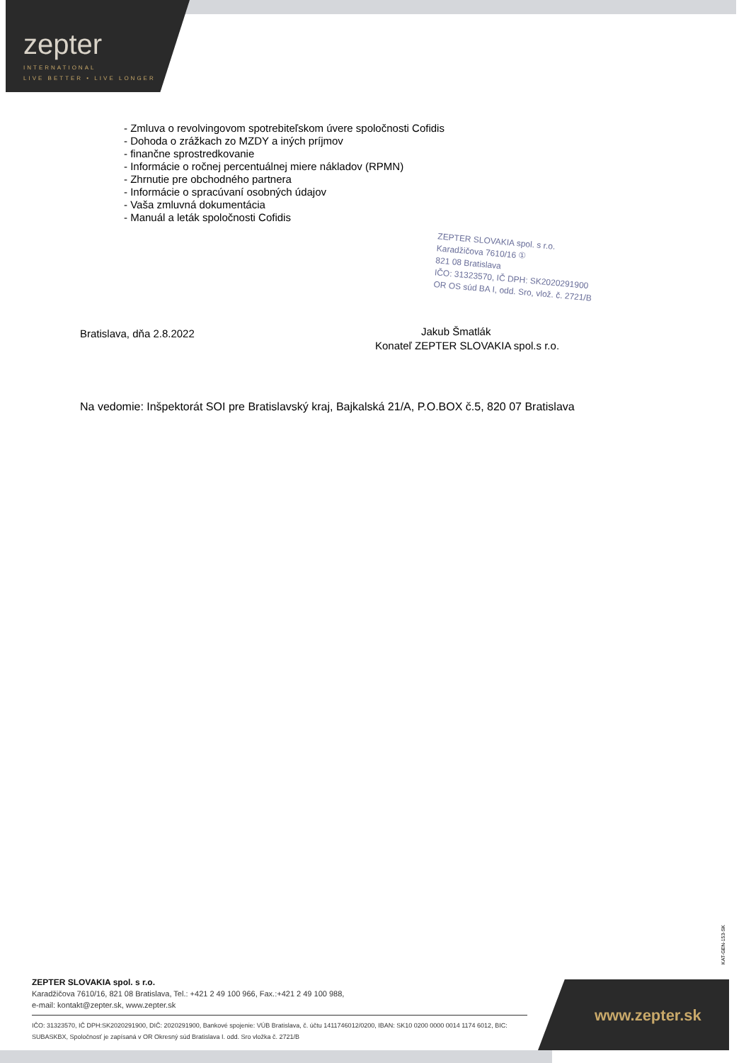zepter
INTERNATIONAL
LIVE BETTER • LIVE LONGER
- Zmluva o revolvingovom spotrebiteľskom úvere spoločnosti Cofidis
- Dohoda o zrážkach zo MZDY a iných príjmov
- finančne sprostredkovanie
- Informácie o ročnej percentuálnej miere nákladov (RPMN)
- Zhrnutie pre obchodného partnera
- Informácie o spracúvaní osobných údajov
- Vaša zmluvná dokumentácia
- Manuál a leták spoločnosti Cofidis
ZEPTER SLOVAKIA spol. s r.o.
Karadžičova 7610/16 ①
821 08 Bratislava
IČO: 31323570, IČ DPH: SK2020291900
OR OS súd BA I, odd. Sro, vlož. č. 2721/B
Bratislava, dňa 2.8.2022
Jakub Šmatlák
Konateľ ZEPTER SLOVAKIA spol.s r.o.
Na vedomie: Inšpektorát SOI pre Bratislavský kraj, Bajkalská 21/A, P.O.BOX č.5, 820 07 Bratislava
KAT-GEN-153-SK
ZEPTER SLOVAKIA spol. s r.o.
Karadžičova 7610/16, 821 08 Bratislava, Tel.: +421 2 49 100 966, Fax.:+421 2 49 100 988,
e-mail: kontakt@zepter.sk, www.zepter.sk
IČO: 31323570, IČ DPH:SK2020291900, DIČ: 2020291900, Bankové spojenie: VÚB Bratislava, č. účtu 1411746012/0200, IBAN: SK10 0200 0000 0014 1174 6012, BIC: SUBASKBX, Spoločnosť je zapísaná v OR Okresný súd Bratislava I. odd. Sro vložka č. 2721/B
www.zepter.sk